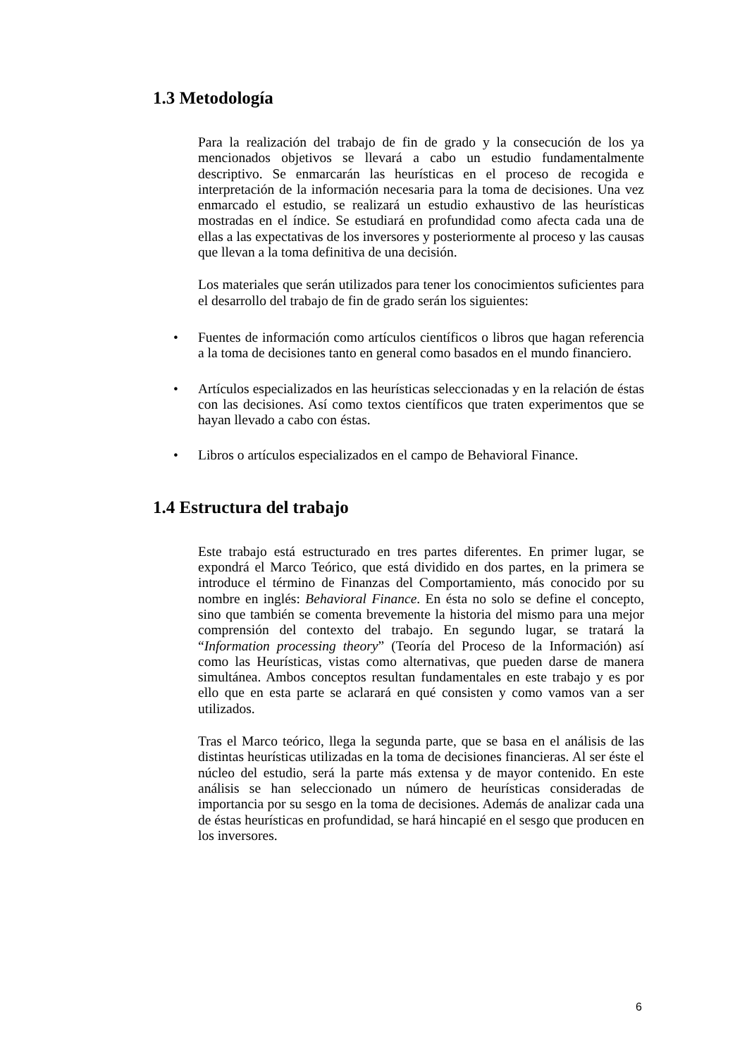1.3 Metodología
Para la realización del trabajo de fin de grado y la consecución de los ya mencionados objetivos se llevará a cabo un estudio fundamentalmente descriptivo. Se enmarcarán las heurísticas en el proceso de recogida e interpretación de la información necesaria para la toma de decisiones. Una vez enmarcado el estudio, se realizará un estudio exhaustivo de las heurísticas mostradas en el índice. Se estudiará en profundidad como afecta cada una de ellas a las expectativas de los inversores y posteriormente al proceso y las causas que llevan a la toma definitiva de una decisión.
Los materiales que serán utilizados para tener los conocimientos suficientes para el desarrollo del trabajo de fin de grado serán los siguientes:
• Fuentes de información como artículos científicos o libros que hagan referencia a la toma de decisiones tanto en general como basados en el mundo financiero.
• Artículos especializados en las heurísticas seleccionadas y en la relación de éstas con las decisiones. Así como textos científicos que traten experimentos que se hayan llevado a cabo con éstas.
• Libros o artículos especializados en el campo de Behavioral Finance.
1.4 Estructura del trabajo
Este trabajo está estructurado en tres partes diferentes. En primer lugar, se expondrá el Marco Teórico, que está dividido en dos partes, en la primera se introduce el término de Finanzas del Comportamiento, más conocido por su nombre en inglés: Behavioral Finance. En ésta no solo se define el concepto, sino que también se comenta brevemente la historia del mismo para una mejor comprensión del contexto del trabajo. En segundo lugar, se tratará la “Information processing theory” (Teoría del Proceso de la Información) así como las Heurísticas, vistas como alternativas, que pueden darse de manera simultánea. Ambos conceptos resultan fundamentales en este trabajo y es por ello que en esta parte se aclarará en qué consisten y como vamos van a ser utilizados.
Tras el Marco teórico, llega la segunda parte, que se basa en el análisis de las distintas heurísticas utilizadas en la toma de decisiones financieras. Al ser éste el núcleo del estudio, será la parte más extensa y de mayor contenido. En este análisis se han seleccionado un número de heurísticas consideradas de importancia por su sesgo en la toma de decisiones. Además de analizar cada una de éstas heurísticas en profundidad, se hará hincapié en el sesgo que producen en los inversores.
6